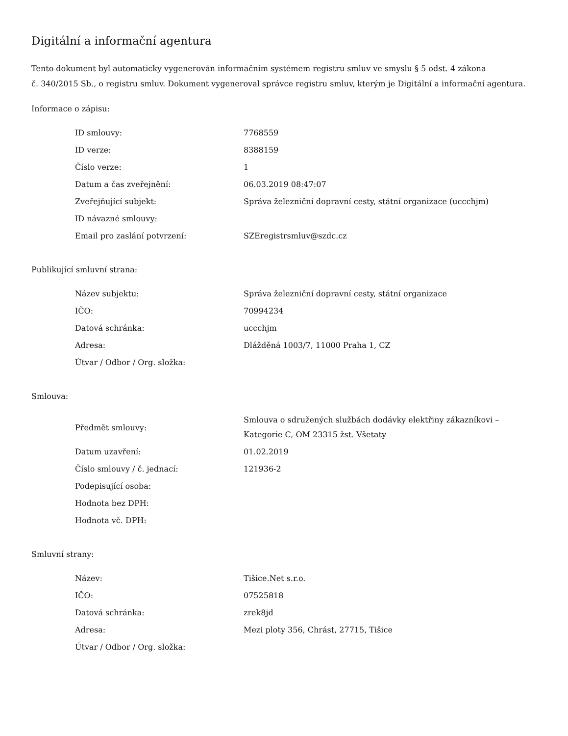Digitální a informační agentura
Tento dokument byl automaticky vygenerován informačním systémem registru smluv ve smyslu § 5 odst. 4 zákona
č. 340/2015 Sb., o registru smluv. Dokument vygeneroval správce registru smluv, kterým je Digitální a informační agentura.
Informace o zápisu:
| ID smlouvy: | 7768559 |
| ID verze: | 8388159 |
| Číslo verze: | 1 |
| Datum a čas zveřejnění: | 06.03.2019 08:47:07 |
| Zveřejňující subjekt: | Správa železniční dopravní cesty, státní organizace (uccchjm) |
| ID návazné smlouvy: | |
| Email pro zaslání potvrzení: | SZEregistrsmluv@szdc.cz |
Publikující smluvní strana:
| Název subjektu: | Správa železniční dopravní cesty, státní organizace |
| IČO: | 70994234 |
| Datová schránka: | uccchjm |
| Adresa: | Dlážděná 1003/7, 11000 Praha 1, CZ |
| Útvar / Odbor / Org. složka: | |
Smlouva:
| Předmět smlouvy: | Smlouva o sdružených službách dodávky elektřiny zákazníkovi – Kategorie C, OM 23315 žst. Všetaty |
| Datum uzavření: | 01.02.2019 |
| Číslo smlouvy / č. jednací: | 121936-2 |
| Podepisující osoba: | |
| Hodnota bez DPH: | |
| Hodnota vč. DPH: | |
Smluvní strany:
| Název: | Tišice.Net s.r.o. |
| IČO: | 07525818 |
| Datová schránka: | zrek8jd |
| Adresa: | Mezi ploty 356, Chrást, 27715, Tišice |
| Útvar / Odbor / Org. složka: | |